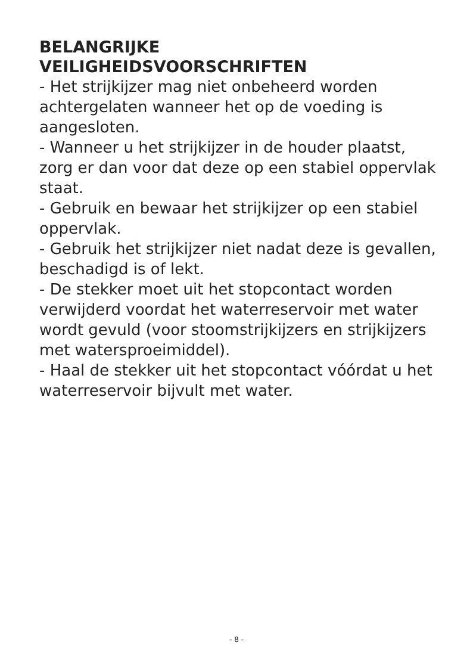BELANGRIJKE
VEILIGHEIDSVOORSCHRIFTEN
- Het strijkijzer mag niet onbeheerd worden achtergelaten wanneer het op de voeding is aangesloten.
- Wanneer u het strijkijzer in de houder plaatst, zorg er dan voor dat deze op een stabiel oppervlak staat.
- Gebruik en bewaar het strijkijzer op een stabiel oppervlak.
- Gebruik het strijkijzer niet nadat deze is gevallen, beschadigd is of lekt.
- De stekker moet uit het stopcontact worden verwijderd voordat het waterreservoir met water wordt gevuld (voor stoomstrijkijzers en strijkijzers met watersproeimiddel).
- Haal de stekker uit het stopcontact vóórdat u het waterreservoir bijvult met water.
- 8 -